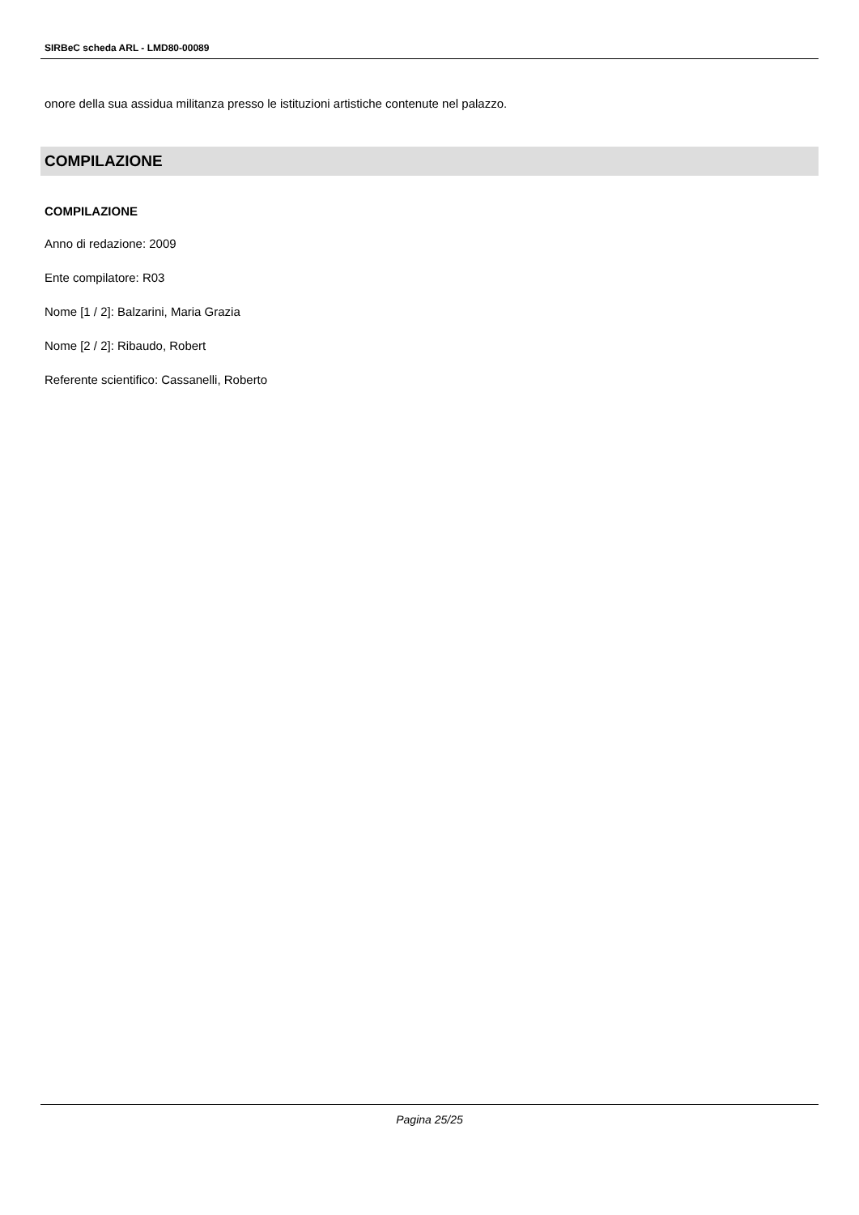SIRBeC scheda ARL - LMD80-00089
onore della sua assidua militanza presso le istituzioni artistiche contenute nel palazzo.
COMPILAZIONE
COMPILAZIONE
Anno di redazione: 2009
Ente compilatore: R03
Nome [1 / 2]: Balzarini, Maria Grazia
Nome [2 / 2]: Ribaudo, Robert
Referente scientifico: Cassanelli, Roberto
Pagina 25/25